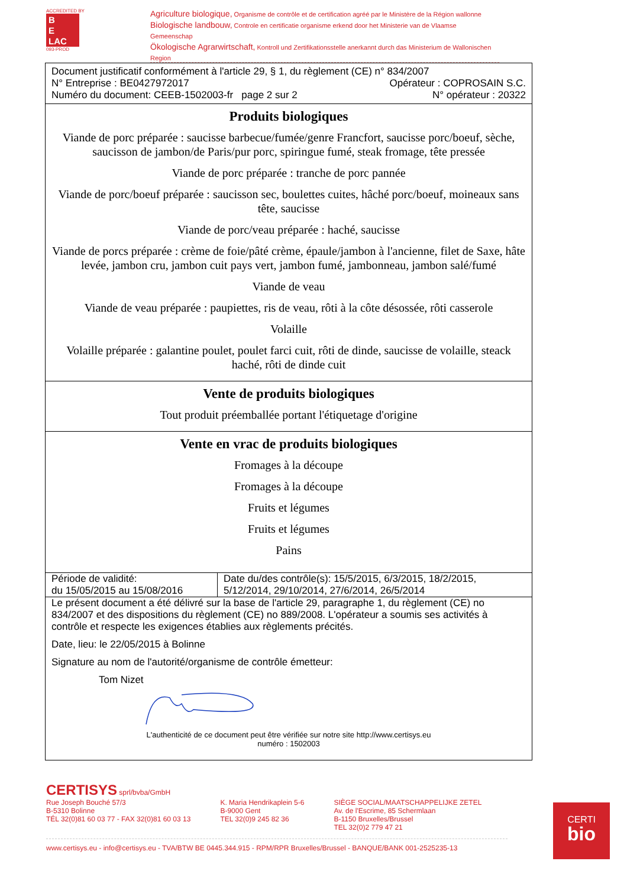ACCREDITED BY
B
E
LAC
093-PROD
Agriculture biologique, Organisme de contrôle et de certification agréé par le Ministère de la Région wallonne
Biologische landbouw, Controle en certificatie organisme erkend door het Ministerie van de Vlaamse Gemeenschap
Ökologische Agrarwirtschaft, Kontroll und Zertifikationsstelle anerkannt durch das Ministerium de Wallonischen Region
Document justificatif conformément à l'article 29, § 1, du règlement (CE) n° 834/2007
N° Entreprise : BE0427972017 Opérateur : COPROSAIN S.C.
Numéro du document: CEEB-1502003-fr page 2 sur 2 N° opérateur : 20322
Produits biologiques
Viande de porc préparée : saucisse barbecue/fumée/genre Francfort, saucisse porc/boeuf, sèche, saucisson de jambon/de Paris/pur porc, spiringue fumé, steak fromage, tête pressée
Viande de porc préparée : tranche de porc pannée
Viande de porc/boeuf préparée : saucisson sec, boulettes cuites, hâché porc/boeuf, moineaux sans tête, saucisse
Viande de porc/veau préparée : haché, saucisse
Viande de porcs préparée : crème de foie/pâté crème, épaule/jambon à l'ancienne, filet de Saxe, hâte levée, jambon cru, jambon cuit pays vert, jambon fumé, jambonneau, jambon salé/fumé
Viande de veau
Viande de veau préparée : paupiettes, ris de veau, rôti à la côte désossée, rôti casserole
Volaille
Volaille préparée : galantine poulet, poulet farci cuit, rôti de dinde, saucisse de volaille, steack haché, rôti de dinde cuit
Vente de produits biologiques
Tout produit préemballée portant l'étiquetage d'origine
Vente en vrac de produits biologiques
Fromages à la découpe
Fromages à la découpe
Fruits et légumes
Fruits et légumes
Pains
| Période de validité: du 15/05/2015 au 15/08/2016 | Date du/des contrôle(s): 15/5/2015, 6/3/2015, 18/2/2015, 5/12/2014, 29/10/2014, 27/6/2014, 26/5/2014 |
Le présent document a été délivré sur la base de l'article 29, paragraphe 1, du règlement (CE) no 834/2007 et des dispositions du règlement (CE) no 889/2008. L'opérateur a soumis ses activités à contrôle et respecte les exigences établies aux règlements précités.
Date, lieu: le 22/05/2015 à Bolinne
Signature au nom de l'autorité/organisme de contrôle émetteur:
Tom Nizet
L'authenticité de ce document peut être vérifiée sur notre site http://www.certisys.eu
numéro : 1502003
CERTISYS sprl/bvba/GmbH
Rue Joseph Bouché 57/3
B-5310 Bolinne
TÉL 32(0)81 60 03 77 - FAX 32(0)81 60 03 13
K. Maria Hendrikaplein 5-6
B-9000 Gent
TEL 32(0)9 245 82 36
SIÈGE SOCIAL/MAATSCHAPPELIJKE ZETEL
Av. de l'Escrime, 85 Schermlaan
B-1150 Bruxelles/Brussel
TEL 32(0)2 779 47 21
www.certisys.eu - info@certisys.eu - TVA/BTW BE 0445.344.915 - RPM/RPR Bruxelles/Brussel - BANQUE/BANK 001-2525235-13
CERTI
bio